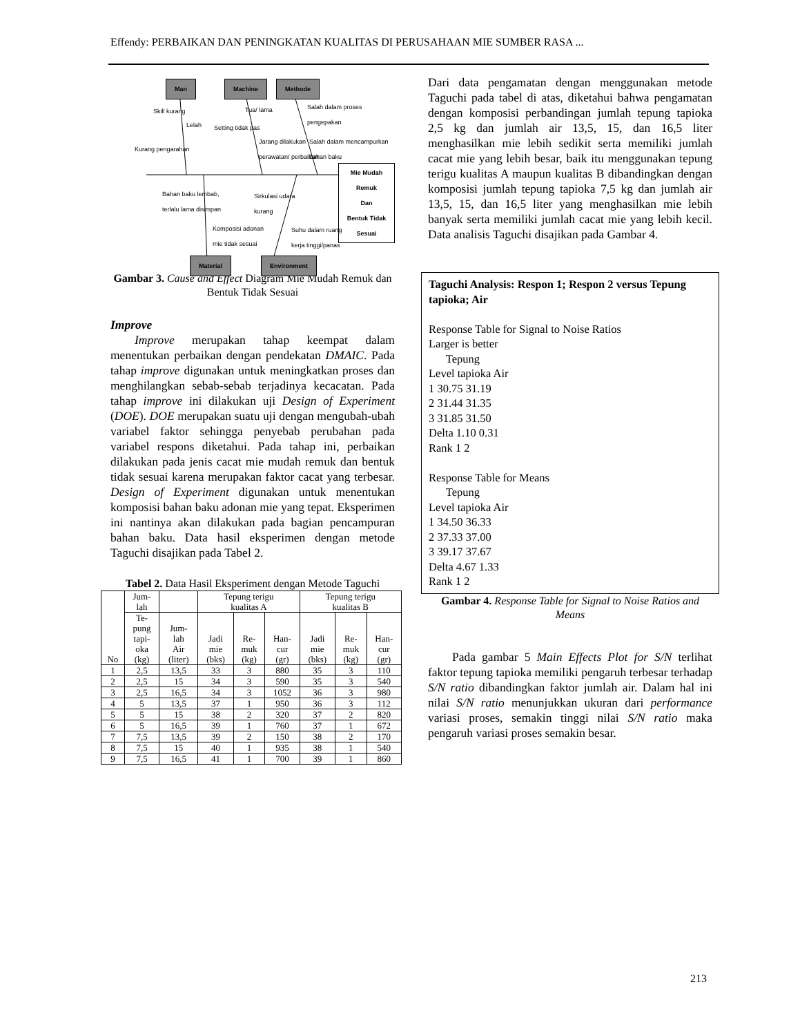Effendy: PERBAIKAN DAN PENINGKATAN KUALITAS DI PERUSAHAAN MIE SUMBER RASA ...
Man Machine Methode
Skill kurang
Lelah
Kurang pengarahan
Setting tidak pas
Tua/ lama
Jarang dilakukan
perawatan/ perbaikan
Salah dalam proses
pengepakan
Salah dalam mencampurkan
bahan baku
Mie Mudah Remuk
Dan
Bentuk Tidak Sesuai
Bahan baku lembab,
terlalu lama disimpan
Sirkulasi udara
kurang
Komposisi adonan
mie tidak sesuai
Suhu dalam ruang
kerja tinggi/panas
Material Environment
Gambar 3. Cause and Effect Diagram Mie Mudah Remuk dan Bentuk Tidak Sesuai
Improve
  Improve merupakan tahap keempat dalam menentukan perbaikan dengan pendekatan DMAIC. Pada tahap improve digunakan untuk meningkatkan proses dan menghilangkan sebab-sebab terjadinya kecacatan. Pada tahap improve ini dilakukan uji Design of Experiment (DOE). DOE merupakan suatu uji dengan mengubah-ubah variabel faktor sehingga penyebab perubahan pada variabel respons diketahui. Pada tahap ini, perbaikan dilakukan pada jenis cacat mie mudah remuk dan bentuk tidak sesuai karena merupakan faktor cacat yang terbesar. Design of Experiment digunakan untuk menentukan komposisi bahan baku adonan mie yang tepat. Eksperimen ini nantinya akan dilakukan pada bagian pencampuran bahan baku. Data hasil eksperimen dengan metode Taguchi disajikan pada Tabel 2.
Tabel 2. Data Hasil Eksperiment dengan Metode Taguchi
| No | Jum- lah | | Tepung terigu kualitas A | | | Tepung terigu kualitas B | | |
| --- | --- | --- | --- | --- | --- | --- | --- | --- |
| | Te- pung tapi- oka (kg) | Jum- lah Air (liter) | Jadi mie (bks) | Re- muk (kg) | Han- cur (gr) | Jadi mie (bks) | Re- muk (kg) | Han- cur (gr) |
| 1 | 2,5 | 13,5 | 33 | 3 | 880 | 35 | 3 | 110 |
| 2 | 2,5 | 15 | 34 | 3 | 590 | 35 | 3 | 540 |
| 3 | 2,5 | 16,5 | 34 | 3 | 1052 | 36 | 3 | 980 |
| 4 | 5 | 13,5 | 37 | 1 | 950 | 36 | 3 | 112 |
| 5 | 5 | 15 | 38 | 2 | 320 | 37 | 2 | 820 |
| 6 | 5 | 16,5 | 39 | 1 | 760 | 37 | 1 | 672 |
| 7 | 7,5 | 13,5 | 39 | 2 | 150 | 38 | 2 | 170 |
| 8 | 7,5 | 15 | 40 | 1 | 935 | 38 | 1 | 540 |
| 9 | 7,5 | 16,5 | 41 | 1 | 700 | 39 | 1 | 860 |
Dari data pengamatan dengan menggunakan metode Taguchi pada tabel di atas, diketahui bahwa pengamatan dengan komposisi perbandingan jumlah tepung tapioka 2,5 kg dan jumlah air 13,5, 15, dan 16,5 liter menghasilkan mie lebih sedikit serta memiliki jumlah cacat mie yang lebih besar, baik itu menggunakan tepung terigu kualitas A maupun kualitas B dibandingkan dengan komposisi jumlah tepung tapioka 7,5 kg dan jumlah air 13,5, 15, dan 16,5 liter yang menghasilkan mie lebih banyak serta memiliki jumlah cacat mie yang lebih kecil. Data analisis Taguchi disajikan pada Gambar 4.
Taguchi Analysis: Respon 1; Respon 2 versus Tepung tapioka; Air
Response Table for Signal to Noise Ratios
Larger is better
  Tepung
Level tapioka Air
1 30.75 31.19
2 31.44 31.35
3 31.85 31.50
Delta 1.10 0.31
Rank 1 2
Response Table for Means
  Tepung
Level tapioka Air
1 34.50 36.33
2 37.33 37.00
3 39.17 37.67
Delta 4.67 1.33
Rank 1 2
Gambar 4. Response Table for Signal to Noise Ratios and Means
  Pada gambar 5 Main Effects Plot for S/N terlihat faktor tepung tapioka memiliki pengaruh terbesar terhadap S/N ratio dibandingkan faktor jumlah air. Dalam hal ini nilai S/N ratio menunjukkan ukuran dari performance variasi proses, semakin tinggi nilai S/N ratio maka pengaruh variasi proses semakin besar.
213